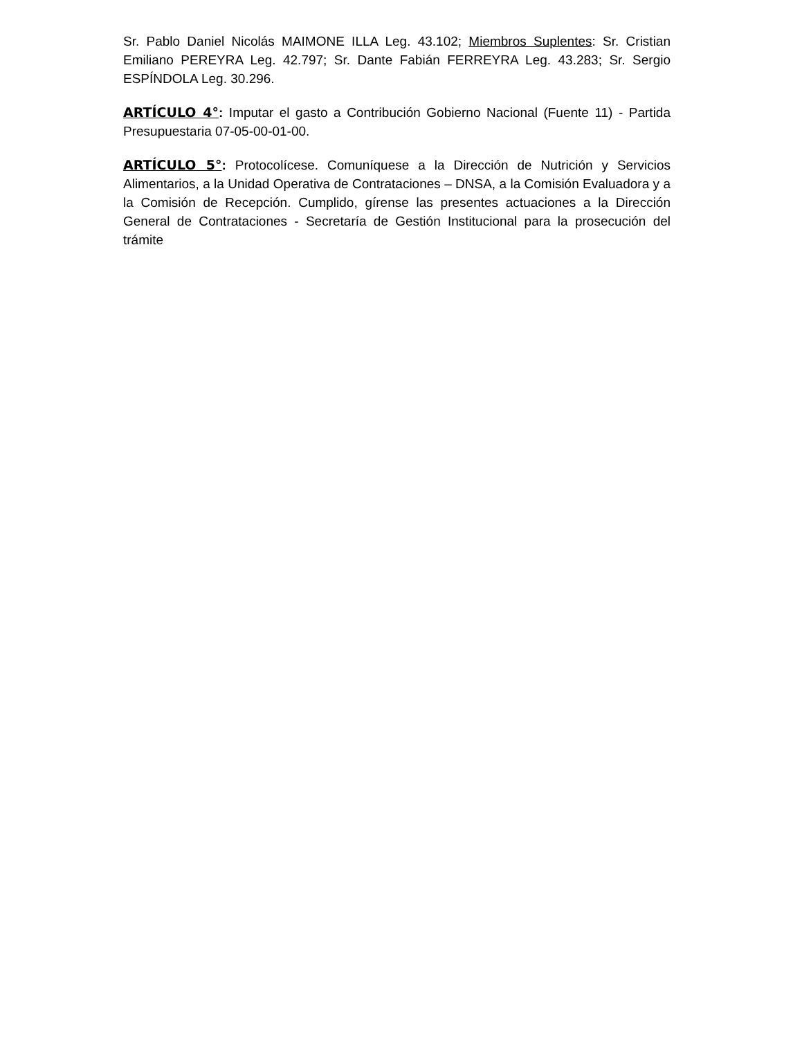Sr. Pablo Daniel Nicolás MAIMONE ILLA Leg. 43.102; Miembros Suplentes: Sr. Cristian Emiliano PEREYRA Leg. 42.797; Sr. Dante Fabián FERREYRA Leg. 43.283; Sr. Sergio ESPÍNDOLA Leg. 30.296.
ARTÍCULO 4°: Imputar el gasto a Contribución Gobierno Nacional (Fuente 11) - Partida Presupuestaria 07-05-00-01-00.
ARTÍCULO 5°: Protocolícese. Comuníquese a la Dirección de Nutrición y Servicios Alimentarios, a la Unidad Operativa de Contrataciones – DNSA, a la Comisión Evaluadora y a la Comisión de Recepción. Cumplido, gírense las presentes actuaciones a la Dirección General de Contrataciones - Secretaría de Gestión Institucional para la prosecución del trámite